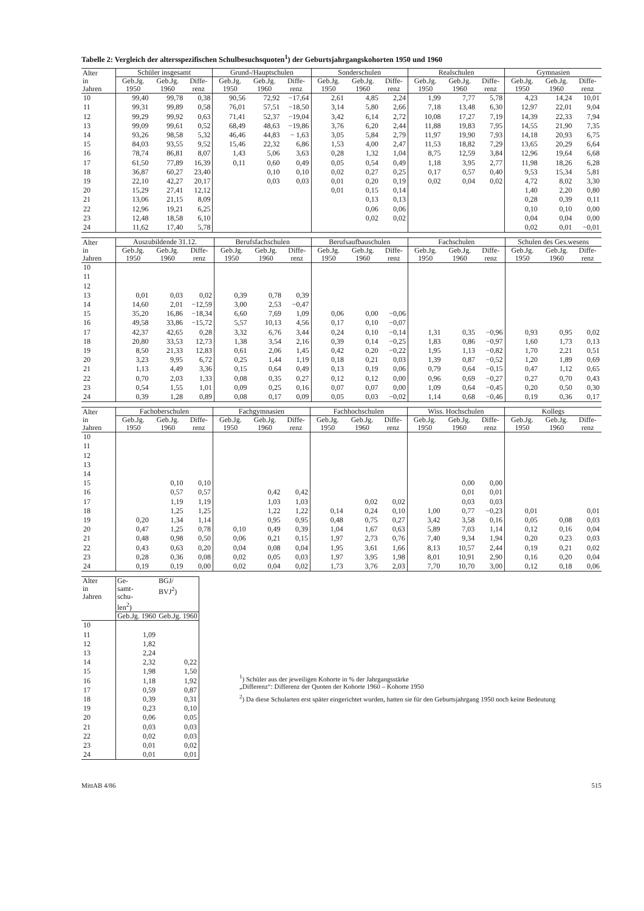Tabelle 2: Vergleich der altersspezifischen Schulbesuchsquoten<sup>1</sup>) der Geburtsjahrgangskohorten 1950 und 1960
| Alter in Jahren | Schüler insgesamt | | | Grund-/Hauptschulen | | | Sonderschulen | | | Realschulen | | | Gymnasien | | |
| --- | --- | --- | --- | --- | --- | --- | --- | --- | --- | --- | --- | --- | --- | --- | --- |
| | Geb.Jg. 1950 | Geb.Jg. 1960 | Diffe-renz | Geb.Jg. 1950 | Geb.Jg. 1960 | Diffe-renz | Geb.Jg. 1950 | Geb.Jg. 1960 | Diffe-renz | Geb.Jg. 1950 | Geb.Jg. 1960 | Diffe-renz | Geb.Jg. 1950 | Geb.Jg. 1960 | Diffe-renz |
| 10 | 99,40 | 99,78 | 0,38 | 90,56 | 72,92 | −17,64 | 2,61 | 4,85 | 2,24 | 1,99 | 7,77 | 5,78 | 4,23 | 14,24 | 10,01 |
| 11 | 99,31 | 99,89 | 0,58 | 76,01 | 57,51 | −18,50 | 3,14 | 5,80 | 2,66 | 7,18 | 13,48 | 6,30 | 12,97 | 22,01 | 9,04 |
| 12 | 99,29 | 99,92 | 0,63 | 71,41 | 52,37 | −19,04 | 3,42 | 6,14 | 2,72 | 10,08 | 17,27 | 7,19 | 14,39 | 22,33 | 7,94 |
| 13 | 99,09 | 99,61 | 0,52 | 68,49 | 48,63 | −19,86 | 3,76 | 6,20 | 2,44 | 11,88 | 19,83 | 7,95 | 14,55 | 21,90 | 7,35 |
| 14 | 93,26 | 98,58 | 5,32 | 46,46 | 44,83 | − 1,63 | 3,05 | 5,84 | 2,79 | 11,97 | 19,90 | 7,93 | 14,18 | 20,93 | 6,75 |
| 15 | 84,03 | 93,55 | 9,52 | 15,46 | 22,32 | 6,86 | 1,53 | 4,00 | 2,47 | 11,53 | 18,82 | 7,29 | 13,65 | 20,29 | 6,64 |
| 16 | 78,74 | 86,81 | 8,07 | 1,43 | 5,06 | 3,63 | 0,28 | 1,32 | 1,04 | 8,75 | 12,59 | 3,84 | 12,96 | 19,64 | 6,68 |
| 17 | 61,50 | 77,89 | 16,39 | 0,11 | 0,60 | 0,49 | 0,05 | 0,54 | 0,49 | 1,18 | 3,95 | 2,77 | 11,98 | 18,26 | 6,28 |
| 18 | 36,87 | 60,27 | 23,40 | | 0,10 | 0,10 | 0,02 | 0,27 | 0,25 | 0,17 | 0,57 | 0,40 | 9,53 | 15,34 | 5,81 |
| 19 | 22,10 | 42,27 | 20,17 | | 0,03 | 0,03 | 0,01 | 0,20 | 0,19 | 0,02 | 0,04 | 0,02 | 4,72 | 8,02 | 3,30 |
| 20 | 15,29 | 27,41 | 12,12 | | | | 0,01 | 0,15 | 0,14 | | | | 1,40 | 2,20 | 0,80 |
| 21 | 13,06 | 21,15 | 8,09 | | | | | 0,13 | 0,13 | | | | 0,28 | 0,39 | 0,11 |
| 22 | 12,96 | 19,21 | 6,25 | | | | | 0,06 | 0,06 | | | | 0,10 | 0,10 | 0,00 |
| 23 | 12,48 | 18,58 | 6,10 | | | | | 0,02 | 0,02 | | | | 0,04 | 0,04 | 0,00 |
| 24 | 11,62 | 17,40 | 5,78 | | | | | | | | | | 0,02 | 0,01 | −0,01 |
| Alter in Jahren | Auszubildende 31.12. | | | Berufsfachschulen | | | Berufsaufbauschulen | | | Fachschulen | | | Schulen des Ges.wesens | | |
| --- | --- | --- | --- | --- | --- | --- | --- | --- | --- | --- | --- | --- | --- | --- | --- |
| | Geb.Jg. 1950 | Geb.Jg. 1960 | Diffe-renz | Geb.Jg. 1950 | Geb.Jg. 1960 | Diffe-renz | Geb.Jg. 1950 | Geb.Jg. 1960 | Diffe-renz | Geb.Jg. 1950 | Geb.Jg. 1960 | Diffe-renz | Geb.Jg. 1950 | Geb.Jg. 1960 | Diffe-renz |
| 10 | | | | | | | | | | | | | | | |
| 11 | | | | | | | | | | | | | | | |
| 12 | | | | | | | | | | | | | | | |
| 13 | 0,01 | 0,03 | 0,02 | 0,39 | 0,78 | 0,39 | | | | | | | | | |
| 14 | 14,60 | 2,01 | −12,59 | 3,00 | 2,53 | −0,47 | | | | | | | | | |
| 15 | 35,20 | 16,86 | −18,34 | 6,60 | 7,69 | 1,09 | 0,06 | 0,00 | −0,06 | | | | | | |
| 16 | 49,58 | 33,86 | −15,72 | 5,57 | 10,13 | 4,56 | 0,17 | 0,10 | −0,07 | | | | | | |
| 17 | 42,37 | 42,65 | 0,28 | 3,32 | 6,76 | 3,44 | 0,24 | 0,10 | −0,14 | 1,31 | 0,35 | −0,96 | 0,93 | 0,95 | 0,02 |
| 18 | 20,80 | 33,53 | 12,73 | 1,38 | 3,54 | 2,16 | 0,39 | 0,14 | −0,25 | 1,83 | 0,86 | −0,97 | 1,60 | 1,73 | 0,13 |
| 19 | 8,50 | 21,33 | 12,83 | 0,61 | 2,06 | 1,45 | 0,42 | 0,20 | −0,22 | 1,95 | 1,13 | −0,82 | 1,70 | 2,21 | 0,51 |
| 20 | 3,23 | 9,95 | 6,72 | 0,25 | 1,44 | 1,19 | 0,18 | 0,21 | 0,03 | 1,39 | 0,87 | −0,52 | 1,20 | 1,89 | 0,69 |
| 21 | 1,13 | 4,49 | 3,36 | 0,15 | 0,64 | 0,49 | 0,13 | 0,19 | 0,06 | 0,79 | 0,64 | −0,15 | 0,47 | 1,12 | 0,65 |
| 22 | 0,70 | 2,03 | 1,33 | 0,08 | 0,35 | 0,27 | 0,12 | 0,12 | 0,00 | 0,96 | 0,69 | −0,27 | 0,27 | 0,70 | 0,43 |
| 23 | 0,54 | 1,55 | 1,01 | 0,09 | 0,25 | 0,16 | 0,07 | 0,07 | 0,00 | 1,09 | 0,64 | −0,45 | 0,20 | 0,50 | 0,30 |
| 24 | 0,39 | 1,28 | 0,89 | 0,08 | 0,17 | 0,09 | 0,05 | 0,03 | −0,02 | 1,14 | 0,68 | −0,46 | 0,19 | 0,36 | 0,17 |
| Alter in Jahren | Fachoberschulen | | | Fachgymnasien | | | Fachhochschulen | | | Wiss. Hochschulen | | | Kollegs | | |
| --- | --- | --- | --- | --- | --- | --- | --- | --- | --- | --- | --- | --- | --- | --- | --- |
| | Geb.Jg. 1950 | Geb.Jg. 1960 | Diffe-renz | Geb.Jg. 1950 | Geb.Jg. 1960 | Diffe-renz | Geb.Jg. 1950 | Geb.Jg. 1960 | Diffe-renz | Geb.Jg. 1950 | Geb.Jg. 1960 | Diffe-renz | Geb.Jg. 1950 | Geb.Jg. 1960 | Diffe-renz |
| 10 | | | | | | | | | | | | | | | |
| 11 | | | | | | | | | | | | | | | |
| 12 | | | | | | | | | | | | | | | |
| 13 | | | | | | | | | | | | | | | |
| 14 | | | | | | | | | | | | | | | |
| 15 | | 0,10 | 0,10 | | | | | | | | 0,00 | 0,00 | | | |
| 16 | | 0,57 | 0,57 | | 0,42 | 0,42 | | | | | 0,01 | 0,01 | | | |
| 17 | | 1,19 | 1,19 | | 1,03 | 1,03 | | 0,02 | 0,02 | | 0,03 | 0,03 | | | |
| 18 | | 1,25 | 1,25 | | 1,22 | 1,22 | 0,14 | 0,24 | 0,10 | 1,00 | 0,77 | −0,23 | 0,01 | | 0,01 |
| 19 | 0,20 | 1,34 | 1,14 | | 0,95 | 0,95 | 0,48 | 0,75 | 0,27 | 3,42 | 3,58 | 0,16 | 0,05 | 0,08 | 0,03 |
| 20 | 0,47 | 1,25 | 0,78 | 0,10 | 0,49 | 0,39 | 1,04 | 1,67 | 0,63 | 5,89 | 7,03 | 1,14 | 0,12 | 0,16 | 0,04 |
| 21 | 0,48 | 0,98 | 0,50 | 0,06 | 0,21 | 0,15 | 1,97 | 2,73 | 0,76 | 7,40 | 9,34 | 1,94 | 0,20 | 0,23 | 0,03 |
| 22 | 0,43 | 0,63 | 0,20 | 0,04 | 0,08 | 0,04 | 1,95 | 3,61 | 1,66 | 8,13 | 10,57 | 2,44 | 0,19 | 0,21 | 0,02 |
| 23 | 0,28 | 0,36 | 0,08 | 0,02 | 0,05 | 0,03 | 1,97 | 3,95 | 1,98 | 8,01 | 10,91 | 2,90 | 0,16 | 0,20 | 0,04 |
| 24 | 0,19 | 0,19 | 0,00 | 0,02 | 0,04 | 0,02 | 1,73 | 3,76 | 2,03 | 7,70 | 10,70 | 3,00 | 0,12 | 0,18 | 0,06 |
| Alter in Jahren | Ge- samt- schu- len<sup>2</sup>) | BGJ/ BVJ<sup>2</sup>) |
| --- | --- | --- |
| | Geb.Jg. 1960 | Geb.Jg. 1960 |
| 10 | | |
| 11 | 1,09 | |
| 12 | 1,82 | |
| 13 | 2,24 | |
| 14 | 2,32 | 0,22 |
| 15 | 1,98 | 1,50 |
| 16 | 1,18 | 1,92 |
| 17 | 0,59 | 0,87 |
| 18 | 0,39 | 0,31 |
| 19 | 0,23 | 0,10 |
| 20 | 0,06 | 0,05 |
| 21 | 0,03 | 0,03 |
| 22 | 0,02 | 0,03 |
| 23 | 0,01 | 0,02 |
| 24 | 0,01 | 0,01 |
<sup>1</sup>) Schüler aus der jeweiligen Kohorte in % der Jahrgangsstärke
„Differenz“: Differenz der Quoten der Kohorte 1960 – Kohorte 1950
<sup>2</sup>) Da diese Schularten erst später eingerichtet wurden, hatten sie für den Geburtsjahrgang 1950 noch keine Bedeutung
MittAB 4/86 515